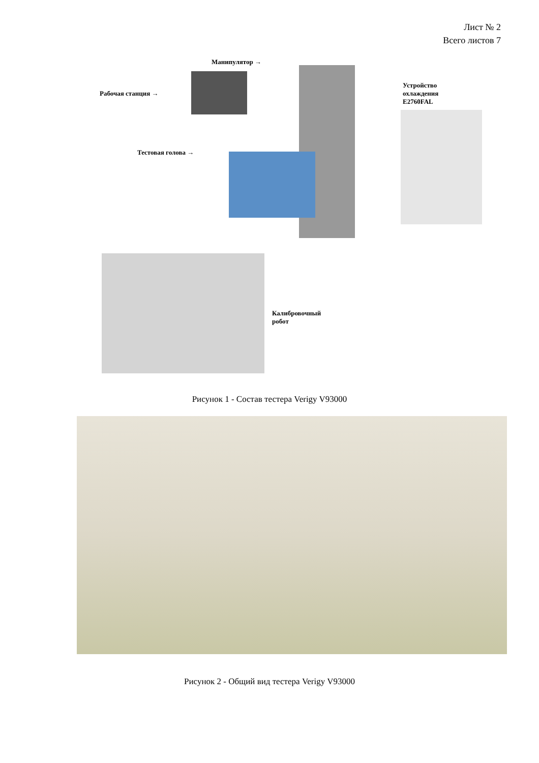Лист № 2
Всего листов 7
Манипулятор →
Рабочая станция →
Тестовая голова →
Устройство
охлаждения
E2760FAL
Калибровочный
робот
Рисунок 1 - Состав тестера Verigy V93000
Рисунок 2 - Общий вид тестера Verigy V93000